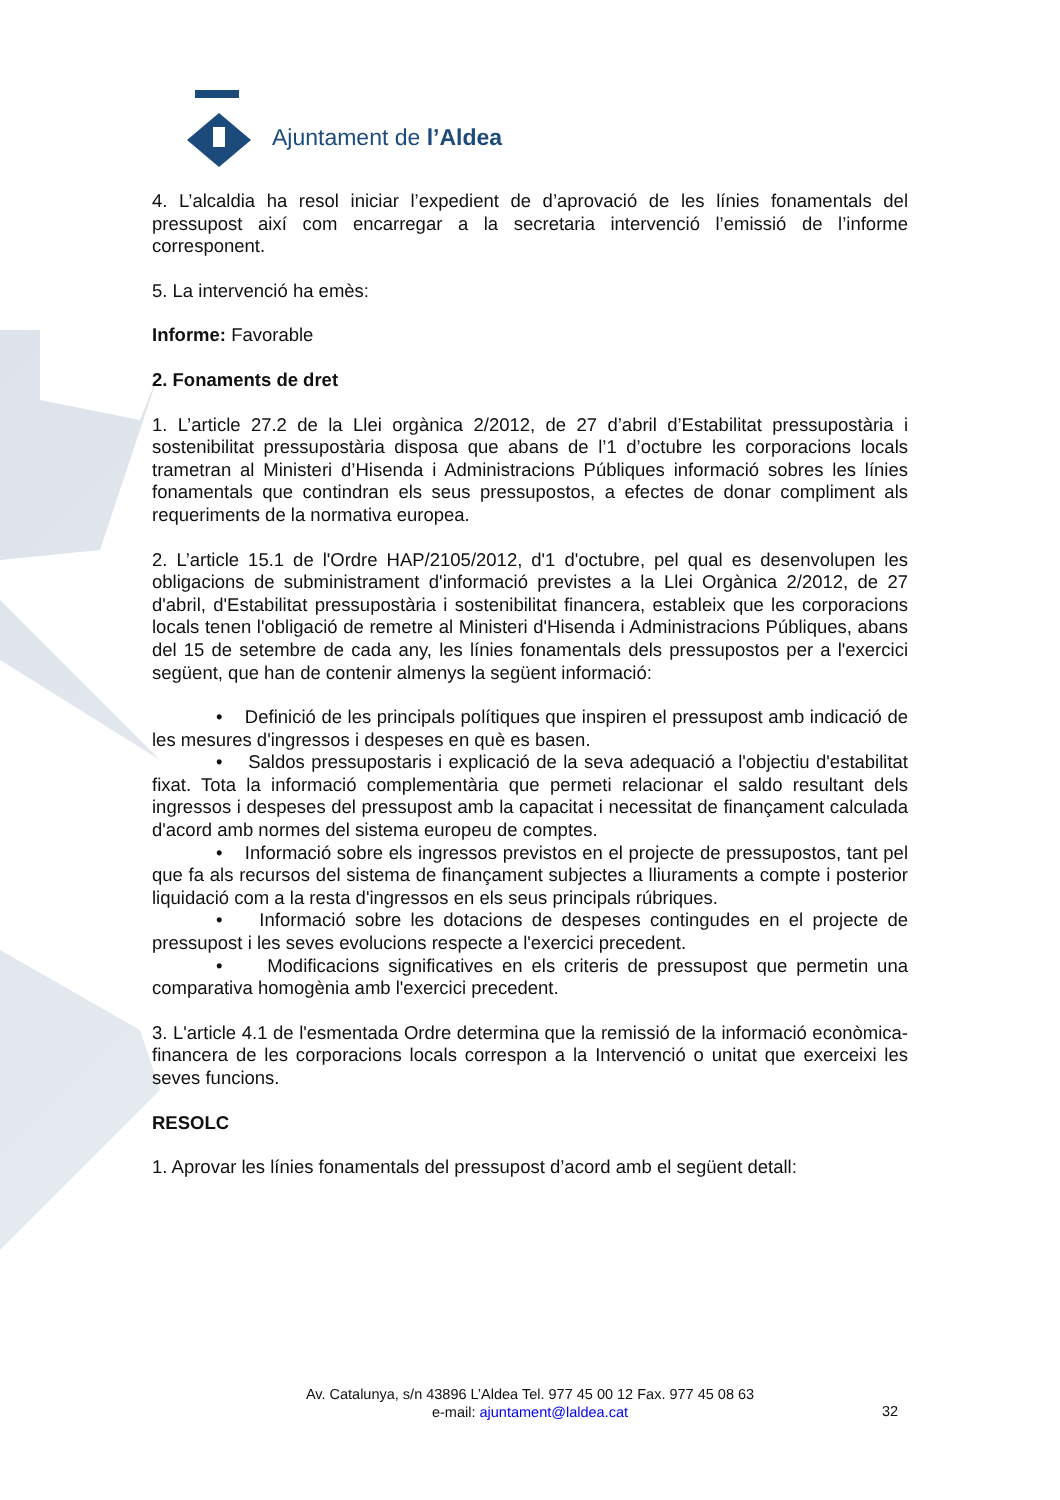Ajuntament de l’Aldea
4. L’alcaldia ha resol iniciar l’expedient de d’aprovació de les línies fonamentals del pressupost així com encarregar a la secretaria intervenció l’emissió de l’informe corresponent.
5. La intervenció ha emès:
Informe: Favorable
2. Fonaments de dret
1. L’article 27.2 de la Llei orgànica 2/2012, de 27 d’abril d’Estabilitat pressupostària i sostenibilitat pressupostària disposa que abans de l’1 d’octubre les corporacions locals trametran al Ministeri d’Hisenda i Administracions Públiques informació sobres les línies fonamentals que contindran els seus pressupostos, a efectes de donar compliment als requeriments de la normativa europea.
2. L’article 15.1 de l'Ordre HAP/2105/2012, d'1 d'octubre, pel qual es desenvolupen les obligacions de subministrament d'informació previstes a la Llei Orgànica 2/2012, de 27 d'abril, d'Estabilitat pressupostària i sostenibilitat financera, estableix que les corporacions locals tenen l'obligació de remetre al Ministeri d'Hisenda i Administracions Públiques, abans del 15 de setembre de cada any, les línies fonamentals dels pressupostos per a l'exercici següent, que han de contenir almenys la següent informació:
• Definició de les principals polítiques que inspiren el pressupost amb indicació de les mesures d'ingressos i despeses en què es basen.
• Saldos pressupostaris i explicació de la seva adequació a l'objectiu d'estabilitat fixat. Tota la informació complementària que permeti relacionar el saldo resultant dels ingressos i despeses del pressupost amb la capacitat i necessitat de finançament calculada d'acord amb normes del sistema europeu de comptes.
• Informació sobre els ingressos previstos en el projecte de pressupostos, tant pel que fa als recursos del sistema de finançament subjectes a lliuraments a compte i posterior liquidació com a la resta d'ingressos en els seus principals rúbriques.
• Informació sobre les dotacions de despeses contingudes en el projecte de pressupost i les seves evolucions respecte a l'exercici precedent.
• Modificacions significatives en els criteris de pressupost que permetin una comparativa homogènia amb l'exercici precedent.
3. L'article 4.1 de l'esmentada Ordre determina que la remissió de la informació econòmica- financera de les corporacions locals correspon a la Intervenció o unitat que exerceixi les seves funcions.
RESOLC
1. Aprovar les línies fonamentals del pressupost d’acord amb el següent detall:
Av. Catalunya, s/n 43896 L’Aldea Tel. 977 45 00 12 Fax. 977 45 08 63
e-mail: ajuntament@laldea.cat
32